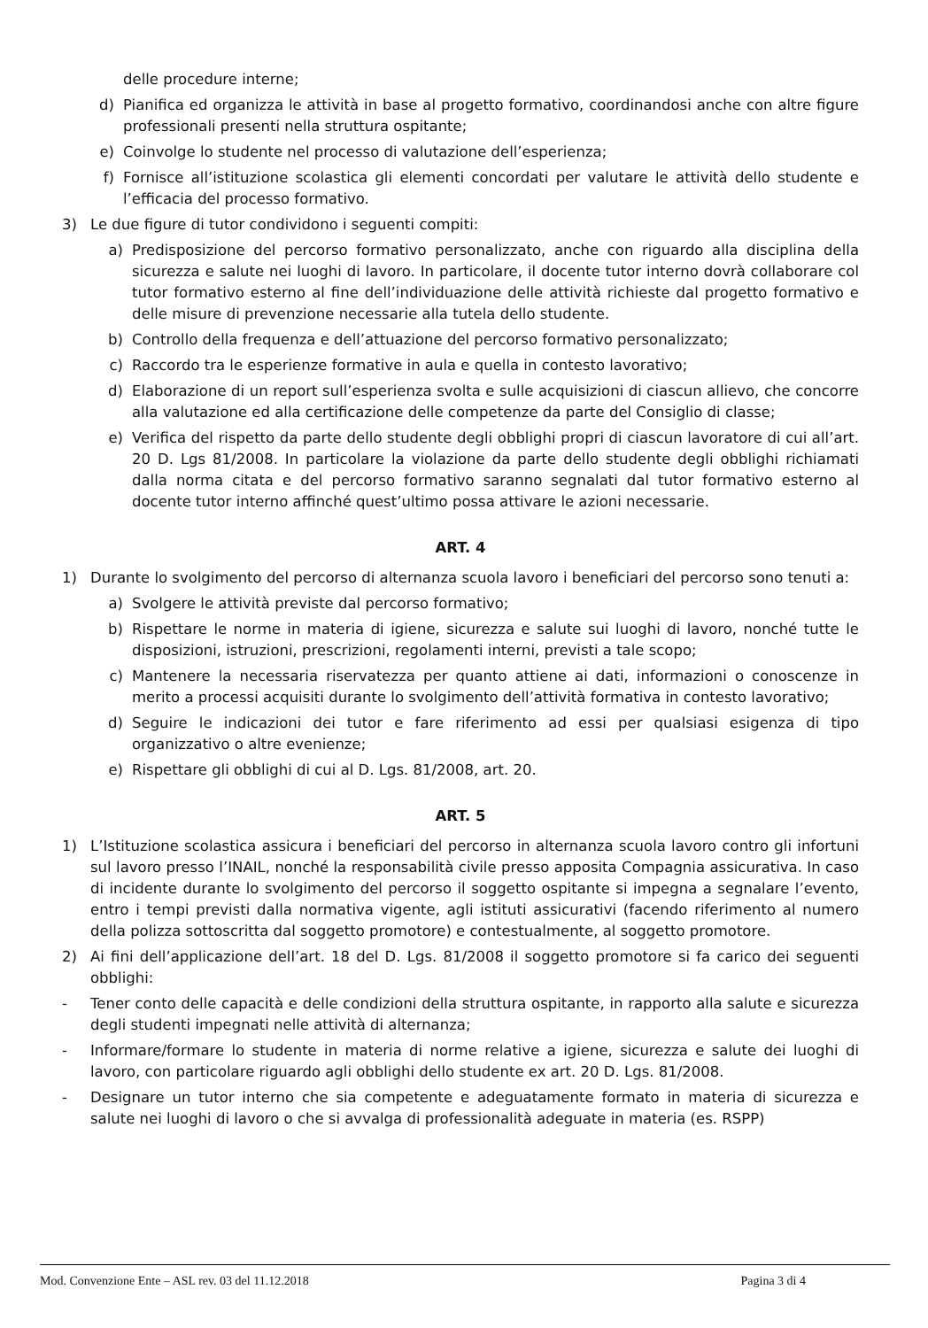delle procedure interne;
d) Pianifica ed organizza le attività in base al progetto formativo, coordinandosi anche con altre figure professionali presenti nella struttura ospitante;
e) Coinvolge lo studente nel processo di valutazione dell’esperienza;
f) Fornisce all’istituzione scolastica gli elementi concordati per valutare le attività dello studente e l’efficacia del processo formativo.
3) Le due figure di tutor condividono i seguenti compiti:
a) Predisposizione del percorso formativo personalizzato, anche con riguardo alla disciplina della sicurezza e salute nei luoghi di lavoro. In particolare, il docente tutor interno dovrà collaborare col tutor formativo esterno al fine dell’individuazione delle attività richieste dal progetto formativo e delle misure di prevenzione necessarie alla tutela dello studente.
b) Controllo della frequenza e dell’attuazione del percorso formativo personalizzato;
c) Raccordo tra le esperienze formative in aula e quella in contesto lavorativo;
d) Elaborazione di un report sull’esperienza svolta e sulle acquisizioni di ciascun allievo, che concorre alla valutazione ed alla certificazione delle competenze da parte del Consiglio di classe;
e) Verifica del rispetto da parte dello studente degli obblighi propri di ciascun lavoratore di cui all’art. 20 D. Lgs 81/2008. In particolare la violazione da parte dello studente degli obblighi richiamati dalla norma citata e del percorso formativo saranno segnalati dal tutor formativo esterno al docente tutor interno affinché quest’ultimo possa attivare le azioni necessarie.
ART. 4
1) Durante lo svolgimento del percorso di alternanza scuola lavoro i beneficiari del percorso sono tenuti a:
a) Svolgere le attività previste dal percorso formativo;
b) Rispettare le norme in materia di igiene, sicurezza e salute sui luoghi di lavoro, nonché tutte le disposizioni, istruzioni, prescrizioni, regolamenti interni, previsti a tale scopo;
c) Mantenere la necessaria riservatezza per quanto attiene ai dati, informazioni o conoscenze in merito a processi acquisiti durante lo svolgimento dell’attività formativa in contesto lavorativo;
d) Seguire le indicazioni dei tutor e fare riferimento ad essi per qualsiasi esigenza di tipo organizzativo o altre evenienze;
e) Rispettare gli obblighi di cui al D. Lgs. 81/2008, art. 20.
ART. 5
1) L’Istituzione scolastica assicura i beneficiari del percorso in alternanza scuola lavoro contro gli infortuni sul lavoro presso l’INAIL, nonché la responsabilità civile presso apposita Compagnia assicurativa. In caso di incidente durante lo svolgimento del percorso il soggetto ospitante si impegna a segnalare l’evento, entro i tempi previsti dalla normativa vigente, agli istituti assicurativi (facendo riferimento al numero della polizza sottoscritta dal soggetto promotore) e contestualmente, al soggetto promotore.
2) Ai fini dell’applicazione dell’art. 18 del D. Lgs. 81/2008 il soggetto promotore si fa carico dei seguenti obblighi:
- Tener conto delle capacità e delle condizioni della struttura ospitante, in rapporto alla salute e sicurezza degli studenti impegnati nelle attività di alternanza;
- Informare/formare lo studente in materia di norme relative a igiene, sicurezza e salute dei luoghi di lavoro, con particolare riguardo agli obblighi dello studente ex art. 20 D. Lgs. 81/2008.
- Designare un tutor interno che sia competente e adeguatamente formato in materia di sicurezza e salute nei luoghi di lavoro o che si avvalga di professionalità adeguate in materia (es. RSPP)
Mod. Convenzione Ente – ASL rev. 03 del 11.12.2018 Pagina 3 di 4